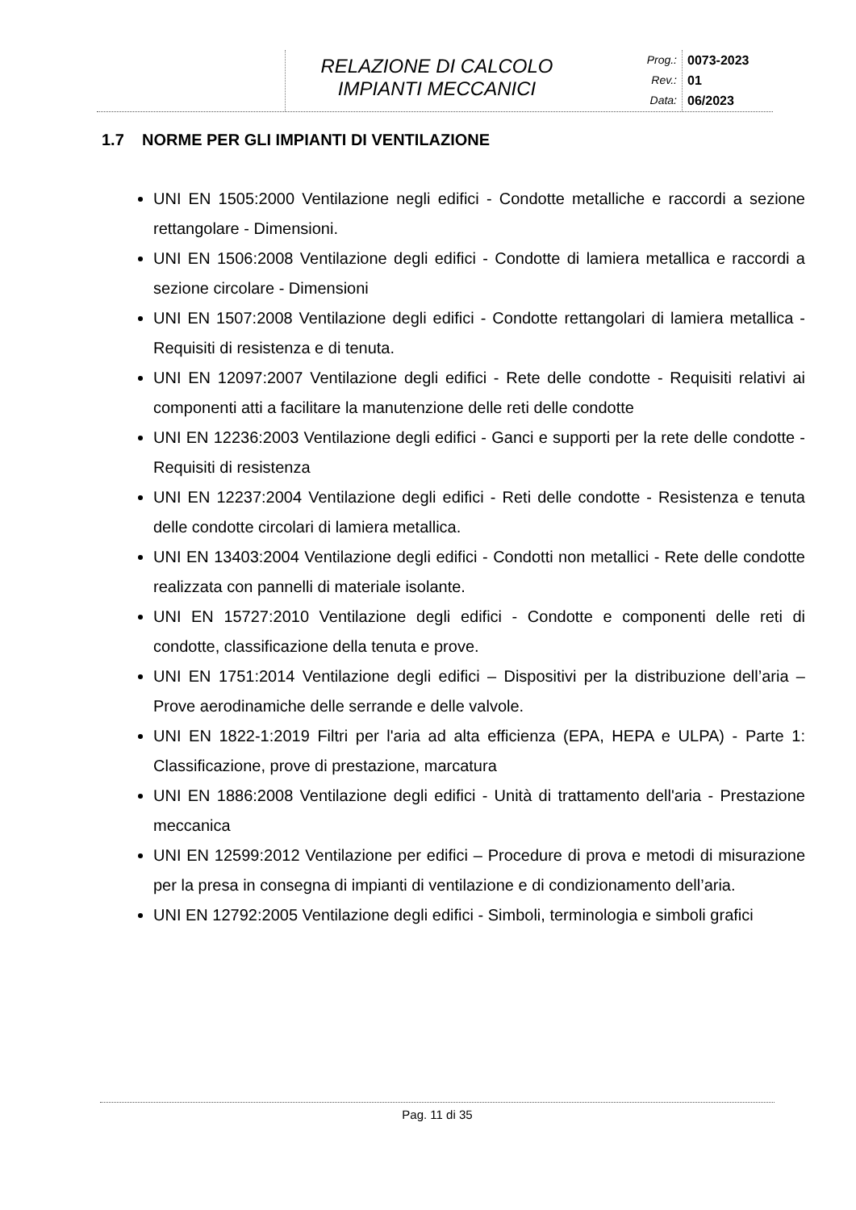RELAZIONE DI CALCOLO
IMPIANTI MECCANICI
Prog.:
Rev.:
Data:
0073-2023
01
06/2023
1.7 NORME PER GLI IMPIANTI DI VENTILAZIONE
UNI EN 1505:2000 Ventilazione negli edifici - Condotte metalliche e raccordi a sezione rettangolare - Dimensioni.
UNI EN 1506:2008 Ventilazione degli edifici - Condotte di lamiera metallica e raccordi a sezione circolare - Dimensioni
UNI EN 1507:2008 Ventilazione degli edifici - Condotte rettangolari di lamiera metallica - Requisiti di resistenza e di tenuta.
UNI EN 12097:2007 Ventilazione degli edifici - Rete delle condotte - Requisiti relativi ai componenti atti a facilitare la manutenzione delle reti delle condotte
UNI EN 12236:2003 Ventilazione degli edifici - Ganci e supporti per la rete delle condotte - Requisiti di resistenza
UNI EN 12237:2004 Ventilazione degli edifici - Reti delle condotte - Resistenza e tenuta delle condotte circolari di lamiera metallica.
UNI EN 13403:2004 Ventilazione degli edifici - Condotti non metallici - Rete delle condotte realizzata con pannelli di materiale isolante.
UNI EN 15727:2010 Ventilazione degli edifici - Condotte e componenti delle reti di condotte, classificazione della tenuta e prove.
UNI EN 1751:2014 Ventilazione degli edifici – Dispositivi per la distribuzione dell’aria – Prove aerodinamiche delle serrande e delle valvole.
UNI EN 1822-1:2019 Filtri per l'aria ad alta efficienza (EPA, HEPA e ULPA) - Parte 1: Classificazione, prove di prestazione, marcatura
UNI EN 1886:2008 Ventilazione degli edifici - Unità di trattamento dell'aria - Prestazione meccanica
UNI EN 12599:2012 Ventilazione per edifici – Procedure di prova e metodi di misurazione per la presa in consegna di impianti di ventilazione e di condizionamento dell’aria.
UNI EN 12792:2005 Ventilazione degli edifici - Simboli, terminologia e simboli grafici
Pag. 11 di 35